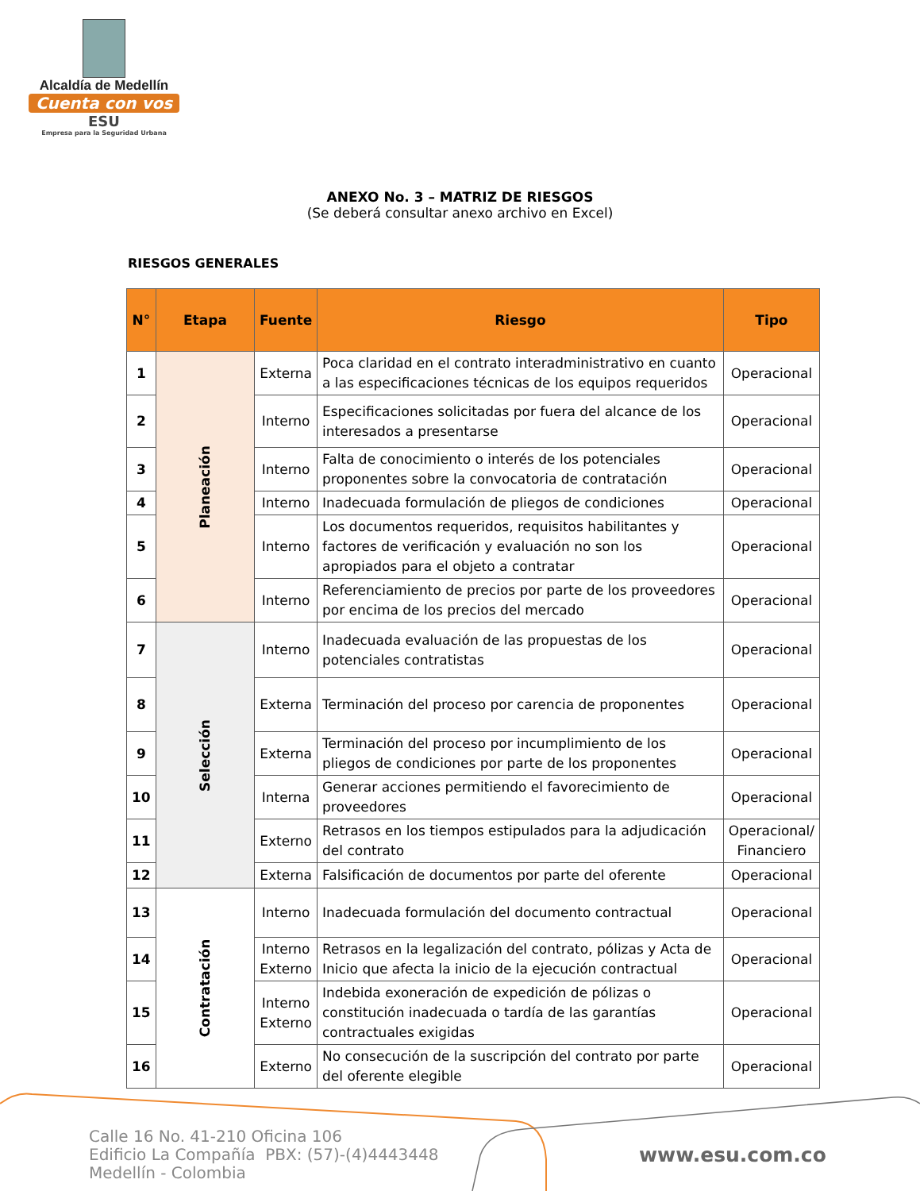Alcaldía de Medellín
Cuenta con vos
ESU
Empresa para la Seguridad Urbana
ANEXO No. 3 – MATRIZ DE RIESGOS
(Se deberá consultar anexo archivo en Excel)
RIESGOS GENERALES
| N° | Etapa | Fuente | Riesgo | Tipo |
| --- | --- | --- | --- | --- |
| 1 | Planeación | Externa | Poca claridad en el contrato interadministrativo en cuanto a las especificaciones técnicas de los equipos requeridos | Operacional |
| 2 | | Interno | Especificaciones solicitadas por fuera del alcance de los interesados a presentarse | Operacional |
| 3 | | Interno | Falta de conocimiento o interés de los potenciales proponentes sobre la convocatoria de contratación | Operacional |
| 4 | | Interno | Inadecuada formulación de pliegos de condiciones | Operacional |
| 5 | | Interno | Los documentos requeridos, requisitos habilitantes y factores de verificación y evaluación no son los apropiados para el objeto a contratar | Operacional |
| 6 | | Interno | Referenciamiento de precios por parte de los proveedores por encima de los precios del mercado | Operacional |
| 7 | Selección | Interno | Inadecuada evaluación de las propuestas de los potenciales contratistas | Operacional |
| 8 | | Externa | Terminación del proceso por carencia de proponentes | Operacional |
| 9 | | Externa | Terminación del proceso por incumplimiento de los pliegos de condiciones por parte de los proponentes | Operacional |
| 10 | | Interna | Generar acciones permitiendo el favorecimiento de proveedores | Operacional |
| 11 | | Externo | Retrasos en los tiempos estipulados para la adjudicación del contrato | Operacional/ Financiero |
| 12 | | Externa | Falsificación de documentos por parte del oferente | Operacional |
| 13 | Contratación | Interno | Inadecuada formulación del documento contractual | Operacional |
| 14 | | Interno Externo | Retrasos en la legalización del contrato, pólizas y Acta de Inicio que afecta la inicio de la ejecución contractual | Operacional |
| 15 | | Interno Externo | Indebida exoneración de expedición de pólizas o constitución inadecuada o tardía de las garantías contractuales exigidas | Operacional |
| 16 | | Externo | No consecución de la suscripción del contrato por parte del oferente elegible | Operacional |
Calle 16 No. 41-210 Oficina 106
Edificio La Compañía PBX: (57)-(4)4443448
Medellín - Colombia
www.esu.com.co